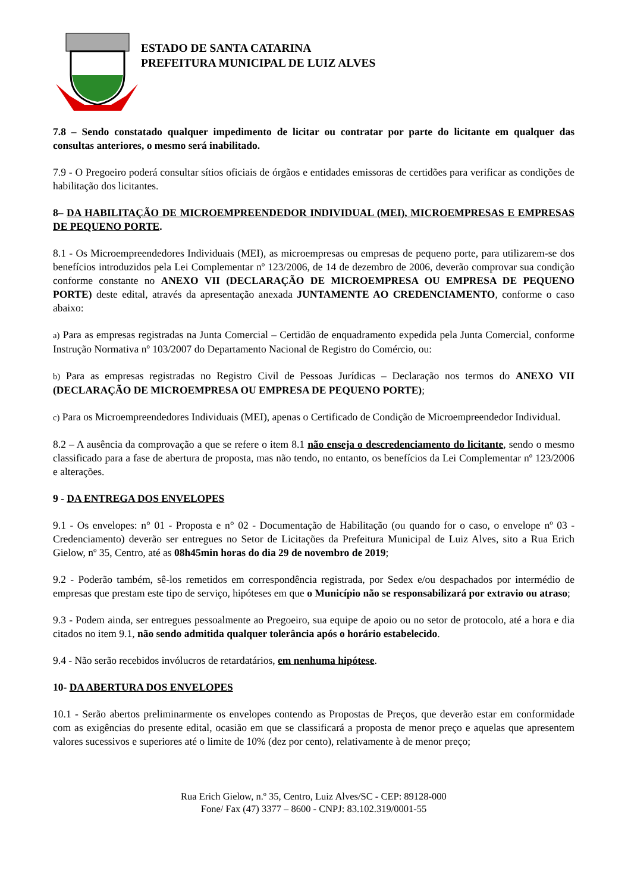ESTADO DE SANTA CATARINA
PREFEITURA MUNICIPAL DE LUIZ ALVES
7.8 – Sendo constatado qualquer impedimento de licitar ou contratar por parte do licitante em qualquer das consultas anteriores, o mesmo será inabilitado.
7.9 - O Pregoeiro poderá consultar sítios oficiais de órgãos e entidades emissoras de certidões para verificar as condições de habilitação dos licitantes.
8– DA HABILITAÇÃO DE MICROEMPREENDEDOR INDIVIDUAL (MEI), MICROEMPRESAS E EMPRESAS DE PEQUENO PORTE.
8.1 - Os Microempreendedores Individuais (MEI), as microempresas ou empresas de pequeno porte, para utilizarem-se dos benefícios introduzidos pela Lei Complementar nº 123/2006, de 14 de dezembro de 2006, deverão comprovar sua condição conforme constante no ANEXO VII (DECLARAÇÃO DE MICROEMPRESA OU EMPRESA DE PEQUENO PORTE) deste edital, através da apresentação anexada JUNTAMENTE AO CREDENCIAMENTO, conforme o caso abaixo:
a) Para as empresas registradas na Junta Comercial – Certidão de enquadramento expedida pela Junta Comercial, conforme Instrução Normativa nº 103/2007 do Departamento Nacional de Registro do Comércio, ou:
b) Para as empresas registradas no Registro Civil de Pessoas Jurídicas – Declaração nos termos do ANEXO VII (DECLARAÇÃO DE MICROEMPRESA OU EMPRESA DE PEQUENO PORTE);
c) Para os Microempreendedores Individuais (MEI), apenas o Certificado de Condição de Microempreendedor Individual.
8.2 – A ausência da comprovação a que se refere o item 8.1 não enseja o descredenciamento do licitante, sendo o mesmo classificado para a fase de abertura de proposta, mas não tendo, no entanto, os benefícios da Lei Complementar nº 123/2006 e alterações.
9 - DA ENTREGA DOS ENVELOPES
9.1 - Os envelopes: n° 01 - Proposta e n° 02 - Documentação de Habilitação (ou quando for o caso, o envelope nº 03 - Credenciamento) deverão ser entregues no Setor de Licitações da Prefeitura Municipal de Luiz Alves, sito a Rua Erich Gielow, nº 35, Centro, até as 08h45min horas do dia 29 de novembro de 2019;
9.2 - Poderão também, sê-los remetidos em correspondência registrada, por Sedex e/ou despachados por intermédio de empresas que prestam este tipo de serviço, hipóteses em que o Município não se responsabilizará por extravio ou atraso;
9.3 - Podem ainda, ser entregues pessoalmente ao Pregoeiro, sua equipe de apoio ou no setor de protocolo, até a hora e dia citados no item 9.1, não sendo admitida qualquer tolerância após o horário estabelecido.
9.4 - Não serão recebidos invólucros de retardatários, em nenhuma hipótese.
10- DA ABERTURA DOS ENVELOPES
10.1 - Serão abertos preliminarmente os envelopes contendo as Propostas de Preços, que deverão estar em conformidade com as exigências do presente edital, ocasião em que se classificará a proposta de menor preço e aquelas que apresentem valores sucessivos e superiores até o limite de 10% (dez por cento), relativamente à de menor preço;
Rua Erich Gielow, n.º 35, Centro, Luiz Alves/SC - CEP: 89128-000
Fone/ Fax (47) 3377 – 8600 - CNPJ: 83.102.319/0001-55